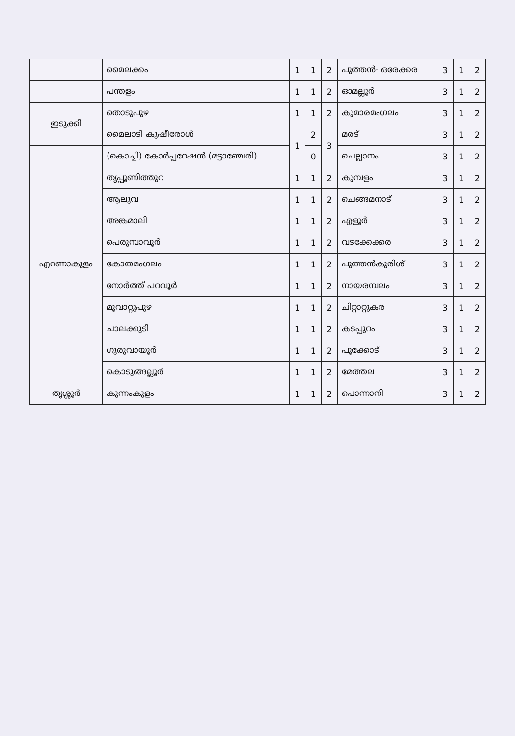| | മൈലക്കം | 1 | 1 | 2 | പുത്തൻ- ഒരേക്കര | 3 | 1 | 2 |
| | പന്തളം | 1 | 1 | 2 | ഓമല്ലൂർ | 3 | 1 | 2 |
| ഇടുക്കി | തൊടുപുഴ | 1 | 1 | 2 | കുമാരമംഗലം | 3 | 1 | 2 |
| | മൈലാടി കുഷീരോൾ | 1 | 2 | 3 | മരട് | 3 | 1 | 2 |
| എറണാകുളം | (കൊച്ചി) കോർപ്പറേഷൻ (മട്ടാഞ്ചേരി) | | 0 | | ചെല്ലാനം | 3 | 1 | 2 |
| | തൃപ്പൂണിത്തുറ | 1 | 1 | 2 | കുമ്പളം | 3 | 1 | 2 |
| | ആലുവ | 1 | 1 | 2 | ചെങ്ങമനാട് | 3 | 1 | 2 |
| | അങ്കമാലി | 1 | 1 | 2 | എളൂർ | 3 | 1 | 2 |
| | പെരുമ്പാവൂർ | 1 | 1 | 2 | വടക്കേക്കര | 3 | 1 | 2 |
| | കോതമംഗലം | 1 | 1 | 2 | പുത്തൻകുരിശ് | 3 | 1 | 2 |
| | നോർത്ത് പറവൂർ | 1 | 1 | 2 | നായരമ്പലം | 3 | 1 | 2 |
| | മൂവാറ്റുപുഴ | 1 | 1 | 2 | ചിറ്റാറ്റുകര | 3 | 1 | 2 |
| | ചാലക്കുടി | 1 | 1 | 2 | കടപ്പുറം | 3 | 1 | 2 |
| | ഗുരുവായൂർ | 1 | 1 | 2 | പൂക്കോട് | 3 | 1 | 2 |
| | കൊടുങ്ങല്ലൂർ | 1 | 1 | 2 | മേത്തല | 3 | 1 | 2 |
| തൃശ്ശൂർ | കുന്നംകുളം | 1 | 1 | 2 | പൊന്നാനി | 3 | 1 | 2 |